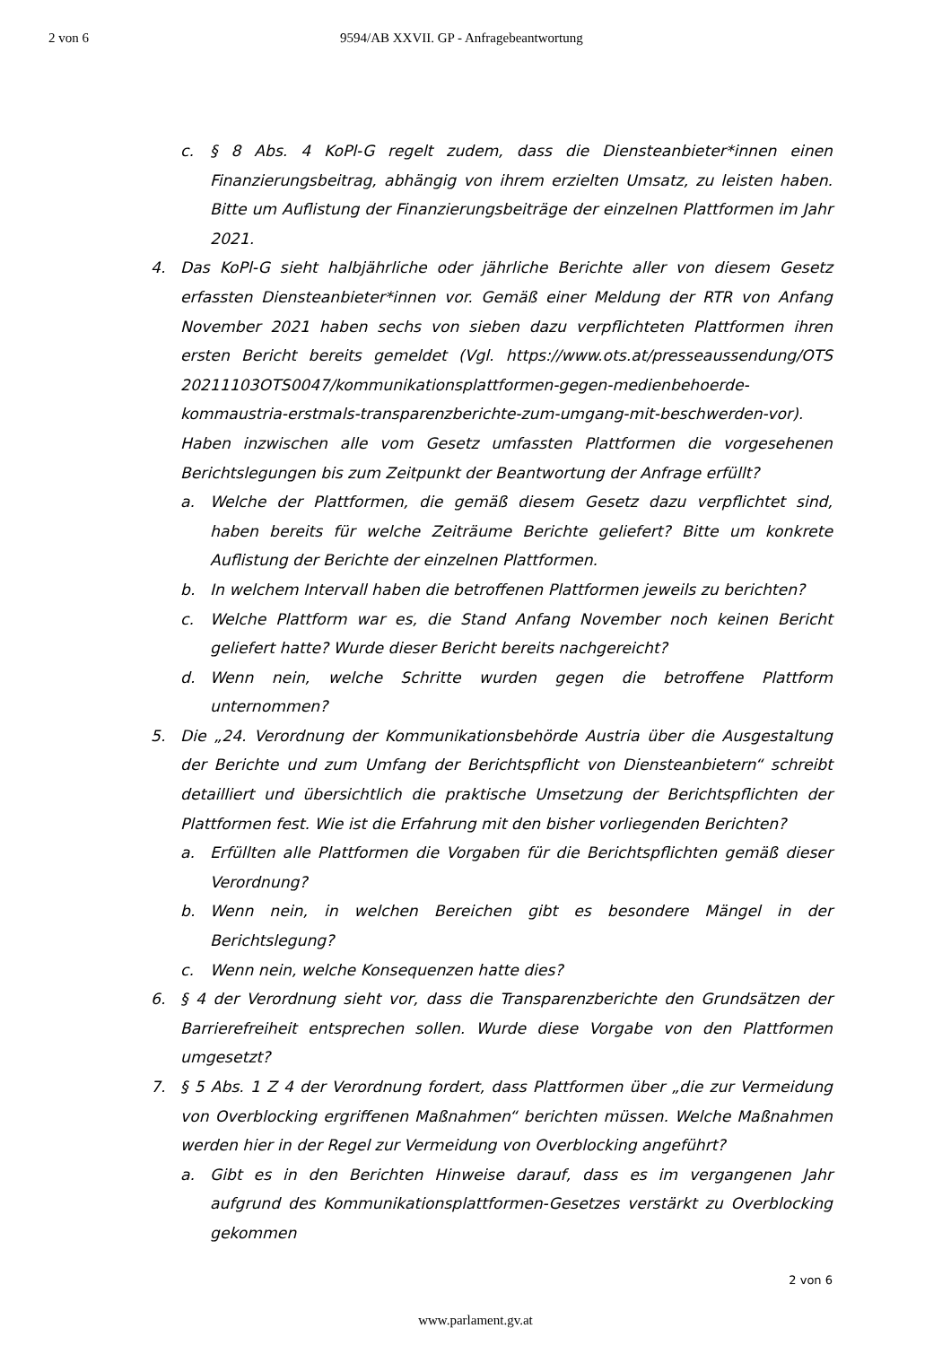2 von 6 9594/AB XXVII. GP - Anfragebeantwortung
c. § 8 Abs. 4 KoPl-G regelt zudem, dass die Diensteanbieter*innen einen Finanzierungsbeitrag, abhängig von ihrem erzielten Umsatz, zu leisten haben. Bitte um Auflistung der Finanzierungsbeiträge der einzelnen Plattformen im Jahr 2021.
4. Das KoPl-G sieht halbjährliche oder jährliche Berichte aller von diesem Gesetz erfassten Diensteanbieter*innen vor. Gemäß einer Meldung der RTR von Anfang November 2021 haben sechs von sieben dazu verpflichteten Plattformen ihren ersten Bericht bereits gemeldet (Vgl. https://www.ots.at/presseaussendung/OTS 20211103OTS0047/kommunikationsplattformen-gegen-medienbehoerde-kommaustria-erstmals-transparenzberichte-zum-umgang-mit-beschwerden-vor). Haben inzwischen alle vom Gesetz umfassten Plattformen die vorgesehenen Berichtslegungen bis zum Zeitpunkt der Beantwortung der Anfrage erfüllt?
a. Welche der Plattformen, die gemäß diesem Gesetz dazu verpflichtet sind, haben bereits für welche Zeiträume Berichte geliefert? Bitte um konkrete Auflistung der Berichte der einzelnen Plattformen.
b. In welchem Intervall haben die betroffenen Plattformen jeweils zu berichten?
c. Welche Plattform war es, die Stand Anfang November noch keinen Bericht geliefert hatte? Wurde dieser Bericht bereits nachgereicht?
d. Wenn nein, welche Schritte wurden gegen die betroffene Plattform unternommen?
5. Die „24. Verordnung der Kommunikationsbehörde Austria über die Ausgestaltung der Berichte und zum Umfang der Berichtspflicht von Diensteanbietern“ schreibt detailliert und übersichtlich die praktische Umsetzung der Berichtspflichten der Plattformen fest. Wie ist die Erfahrung mit den bisher vorliegenden Berichten?
a. Erfüllten alle Plattformen die Vorgaben für die Berichtspflichten gemäß dieser Verordnung?
b. Wenn nein, in welchen Bereichen gibt es besondere Mängel in der Berichtslegung?
c. Wenn nein, welche Konsequenzen hatte dies?
6. § 4 der Verordnung sieht vor, dass die Transparenzberichte den Grundsätzen der Barrierefreiheit entsprechen sollen. Wurde diese Vorgabe von den Plattformen umgesetzt?
7. § 5 Abs. 1 Z 4 der Verordnung fordert, dass Plattformen über „die zur Vermeidung von Overblocking ergriffenen Maßnahmen“ berichten müssen. Welche Maßnahmen werden hier in der Regel zur Vermeidung von Overblocking angeführt?
a. Gibt es in den Berichten Hinweise darauf, dass es im vergangenen Jahr aufgrund des Kommunikationsplattformen-Gesetzes verstärkt zu Overblocking gekommen
2 von 6
www.parlament.gv.at